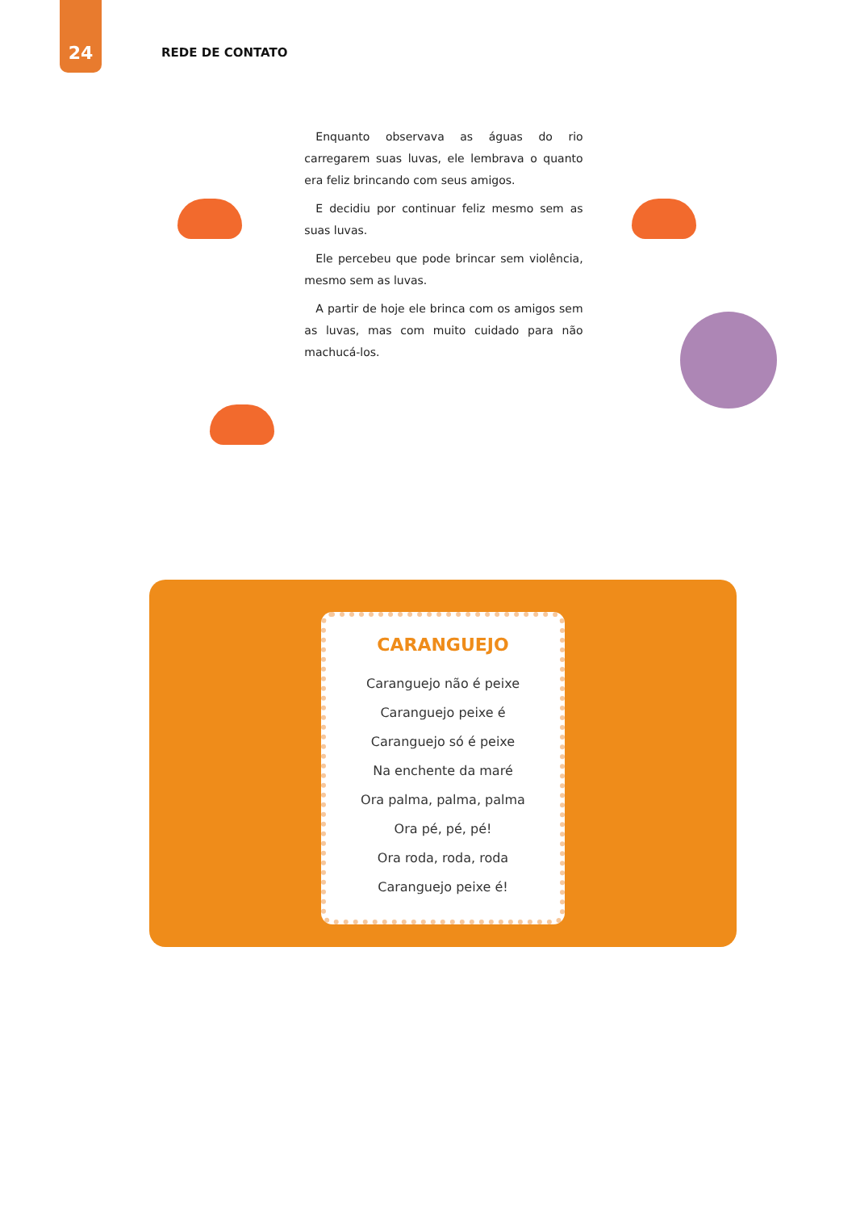24
REDE DE CONTATO
Enquanto observava as águas do rio carregarem suas luvas, ele lembrava o quanto era feliz brincando com seus amigos.
E decidiu por continuar feliz mesmo sem as suas luvas.
Ele percebeu que pode brincar sem violência, mesmo sem as luvas.
A partir de hoje ele brinca com os amigos sem as luvas, mas com muito cuidado para não machucá-los.
CARANGUEJO
Caranguejo não é peixe
Caranguejo peixe é
Caranguejo só é peixe
Na enchente da maré
Ora palma, palma, palma
Ora pé, pé, pé!
Ora roda, roda, roda
Caranguejo peixe é!